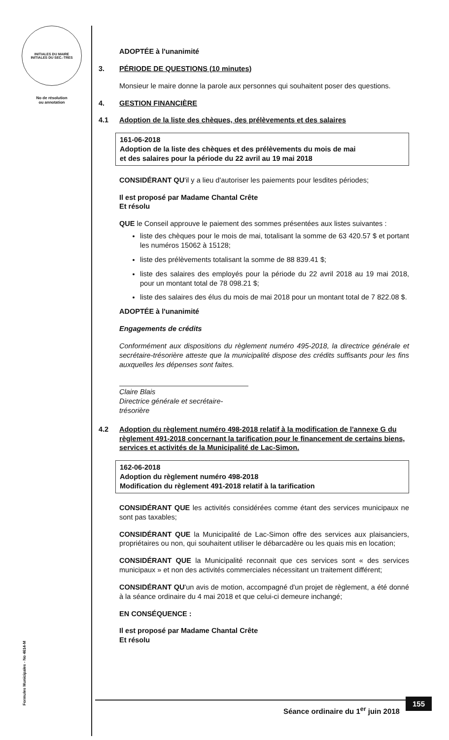INITIALES DU MAIRE
INITIALES DU SEC.-TRES
No de résolution
ou annotation
ADOPTÉE à l'unanimité
3. PÉRIODE DE QUESTIONS (10 minutes)
Monsieur le maire donne la parole aux personnes qui souhaitent poser des questions.
4. GESTION FINANCIÈRE
4.1 Adoption de la liste des chèques, des prélèvements et des salaires
161-06-2018
Adoption de la liste des chèques et des prélèvements du mois de mai
et des salaires pour la période du 22 avril au 19 mai 2018
CONSIDÉRANT QU'il y a lieu d'autoriser les paiements pour lesdites périodes;
Il est proposé par Madame Chantal Crête
Et résolu
QUE le Conseil approuve le paiement des sommes présentées aux listes suivantes :
liste des chèques pour le mois de mai, totalisant la somme de 63 420.57 $ et portant les numéros 15062 à 15128;
liste des prélèvements totalisant la somme de 88 839.41 $;
liste des salaires des employés pour la période du 22 avril 2018 au 19 mai 2018, pour un montant total de 78 098.21 $;
liste des salaires des élus du mois de mai 2018 pour un montant total de 7 822.08 $.
ADOPTÉE à l'unanimité
Engagements de crédits
Conformément aux dispositions du règlement numéro 495-2018, la directrice générale et secrétaire-trésorière atteste que la municipalité dispose des crédits suffisants pour les fins auxquelles les dépenses sont faites.
Claire Blais
Directrice générale et secrétaire-trésorière
4.2 Adoption du règlement numéro 498-2018 relatif à la modification de l'annexe G du règlement 491-2018 concernant la tarification pour le financement de certains biens, services et activités de la Municipalité de Lac-Simon.
162-06-2018
Adoption du règlement numéro 498-2018
Modification du règlement 491-2018 relatif à la tarification
CONSIDÉRANT QUE les activités considérées comme étant des services municipaux ne sont pas taxables;
CONSIDÉRANT QUE la Municipalité de Lac-Simon offre des services aux plaisanciers, propriétaires ou non, qui souhaitent utiliser le débarcadère ou les quais mis en location;
CONSIDÉRANT QUE la Municipalité reconnait que ces services sont « des services municipaux » et non des activités commerciales nécessitant un traitement différent;
CONSIDÉRANT QU'un avis de motion, accompagné d'un projet de règlement, a été donné à la séance ordinaire du 4 mai 2018 et que celui-ci demeure inchangé;
EN CONSÉQUENCE :
Il est proposé par Madame Chantal Crête
Et résolu
Séance ordinaire du 1<sup>er</sup> juin 2018 155
Formules Municipales - No 4614-M